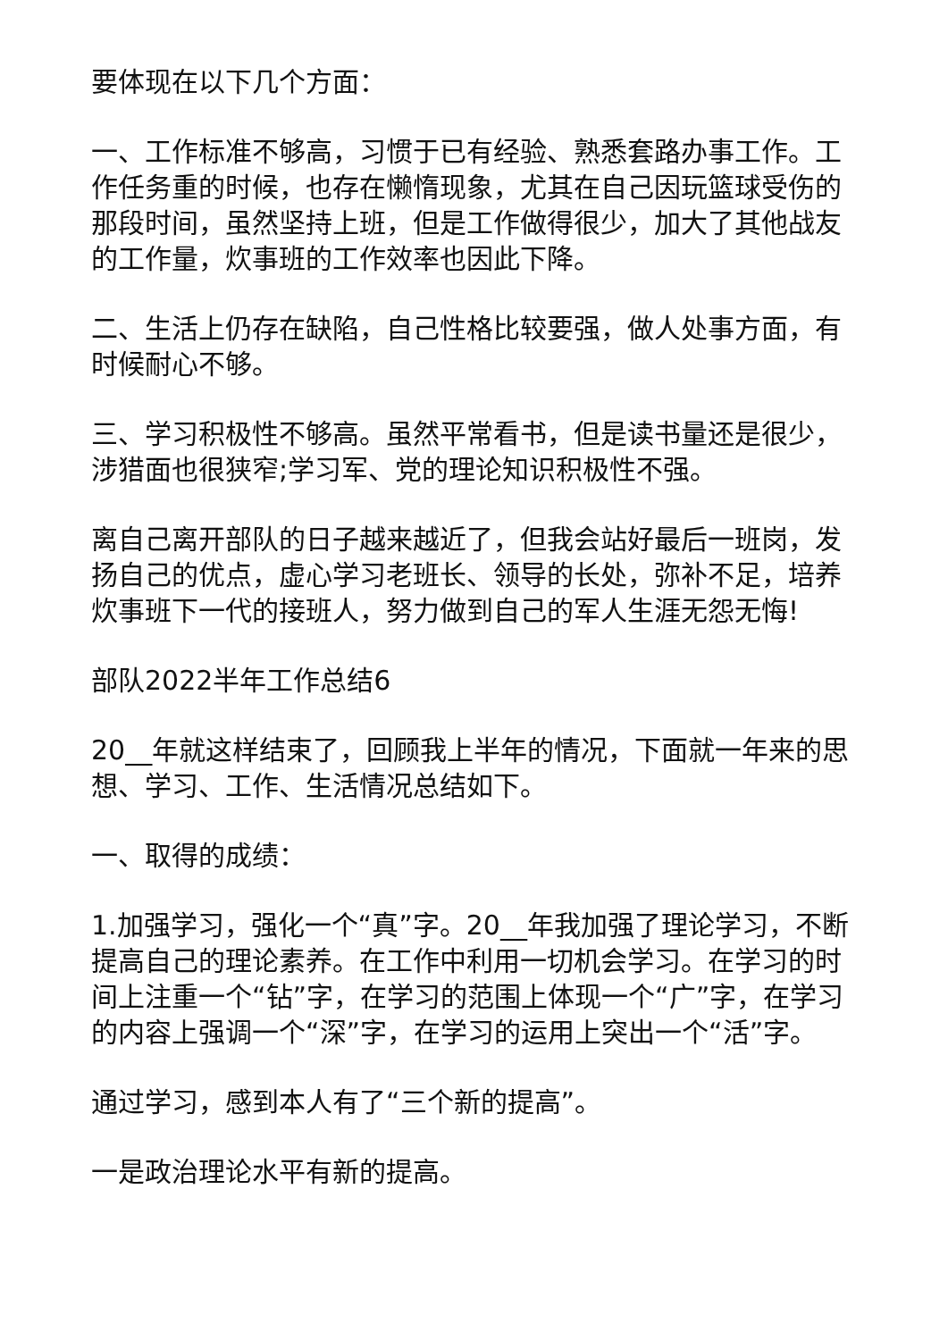要体现在以下几个方面：
一、工作标准不够高，习惯于已有经验、熟悉套路办事工作。工作任务重的时候，也存在懒惰现象，尤其在自己因玩篮球受伤的那段时间，虽然坚持上班，但是工作做得很少，加大了其他战友的工作量，炊事班的工作效率也因此下降。
二、生活上仍存在缺陷，自己性格比较要强，做人处事方面，有时候耐心不够。
三、学习积极性不够高。虽然平常看书，但是读书量还是很少，涉猎面也很狭窄;学习军、党的理论知识积极性不强。
离自己离开部队的日子越来越近了，但我会站好最后一班岗，发扬自己的优点，虚心学习老班长、领导的长处，弥补不足，培养炊事班下一代的接班人，努力做到自己的军人生涯无怨无悔!
部队2022半年工作总结6
20__年就这样结束了，回顾我上半年的情况，下面就一年来的思想、学习、工作、生活情况总结如下。
一、取得的成绩：
1.加强学习，强化一个“真”字。20__年我加强了理论学习，不断提高自己的理论素养。在工作中利用一切机会学习。在学习的时间上注重一个“钻”字，在学习的范围上体现一个“广”字，在学习的内容上强调一个“深”字，在学习的运用上突出一个“活”字。
通过学习，感到本人有了“三个新的提高”。
一是政治理论水平有新的提高。